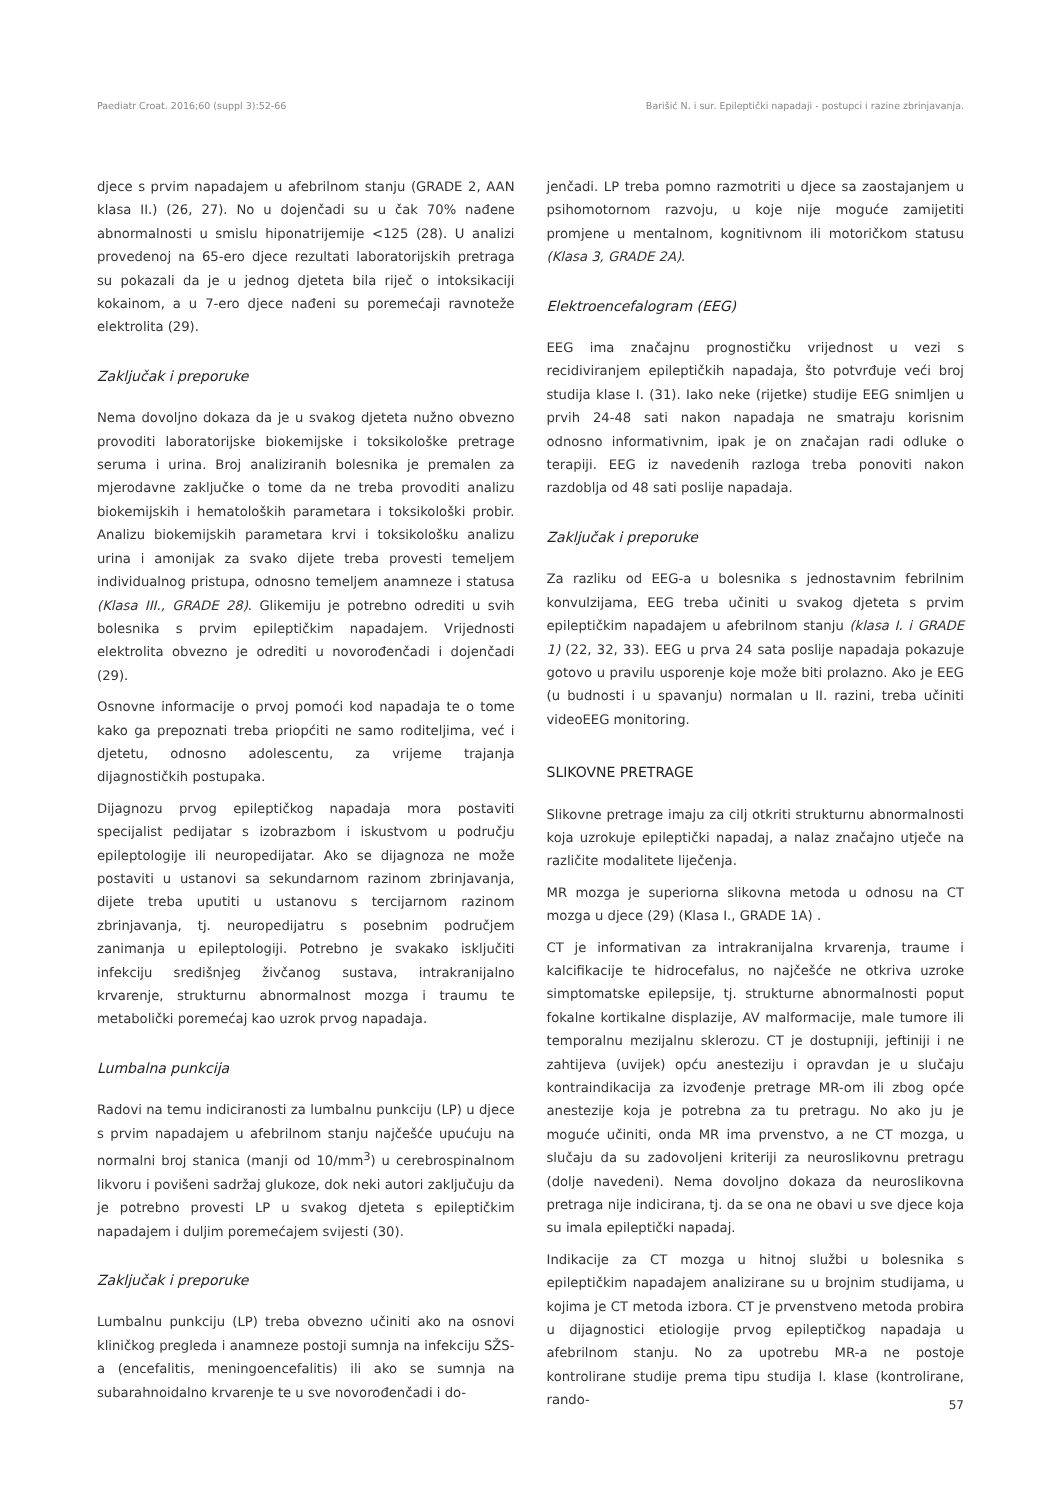Paediatr Croat. 2016;60 (suppl 3):52-66 Barišić N. i sur. Epileptički napadaji - postupci i razine zbrinjavanja.
djece s prvim napadajem u afebrilnom stanju (GRADE 2, AAN klasa II.) (26, 27). No u dojenčadi su u čak 70% nađene abnormalnosti u smislu hiponatrijemije <125 (28). U analizi provedenoj na 65-ero djece rezultati laboratorijskih pretraga su pokazali da je u jednog djeteta bila riječ o intoksikaciji kokainom, a u 7-ero djece nađeni su poremećaji ravnoteže elektrolita (29).
Zaključak i preporuke
Nema dovoljno dokaza da je u svakog djeteta nužno obvezno provoditi laboratorijske biokemijske i toksikološke pretrage seruma i urina. Broj analiziranih bolesnika je premalen za mjerodavne zaključke o tome da ne treba provoditi analizu biokemijskih i hematoloških parametara i toksikološki probir. Analizu biokemijskih parametara krvi i toksikološku analizu urina i amonijak za svako dijete treba provesti temeljem individualnog pristupa, odnosno temeljem anamneze i statusa (Klasa III., GRADE 28). Glikemiju je potrebno odrediti u svih bolesnika s prvim epileptičkim napadajem. Vrijednosti elektrolita obvezno je odrediti u novorođenčadi i dojenčadi (29).
Osnovne informacije o prvoj pomoći kod napadaja te o tome kako ga prepoznati treba priopćiti ne samo roditeljima, već i djetetu, odnosno adolescentu, za vrijeme trajanja dijagnostičkih postupaka.
Dijagnozu prvog epileptičkog napadaja mora postaviti specijalist pedijatar s izobrazbom i iskustvom u području epileptologije ili neuropedijatar. Ako se dijagnoza ne može postaviti u ustanovi sa sekundarnom razinom zbrinjavanja, dijete treba uputiti u ustanovu s tercijarnom razinom zbrinjavanja, tj. neuropedijatru s posebnim područjem zanimanja u epileptologiji. Potrebno je svakako isključiti infekciju središnjeg živčanog sustava, intrakranijalno krvarenje, strukturnu abnormalnost mozga i traumu te metabolički poremećaj kao uzrok prvog napadaja.
Lumbalna punkcija
Radovi na temu indiciranosti za lumbalnu punkciju (LP) u djece s prvim napadajem u afebrilnom stanju najčešće upućuju na normalni broj stanica (manji od 10/mm<sup>3</sup>) u cerebrospinalnom likvoru i povišeni sadržaj glukoze, dok neki autori zaključuju da je potrebno provesti LP u svakog djeteta s epileptičkim napadajem i duljim poremećajem svijesti (30).
Zaključak i preporuke
Lumbalnu punkciju (LP) treba obvezno učiniti ako na osnovi kliničkog pregleda i anamneze postoji sumnja na infekciju SŽS-a (encefalitis, meningoencefalitis) ili ako se sumnja na subarahnoidalno krvarenje te u sve novorođenčadi i do-
jenčadi. LP treba pomno razmotriti u djece sa zaostajanjem u psihomotornom razvoju, u koje nije moguće zamijetiti promjene u mentalnom, kognitivnom ili motoričkom statusu (Klasa 3, GRADE 2A).
Elektroencefalogram (EEG)
EEG ima značajnu prognostičku vrijednost u vezi s recidiviranjem epileptičkih napadaja, što potvrđuje veći broj studija klase I. (31). Iako neke (rijetke) studije EEG snimljen u prvih 24-48 sati nakon napadaja ne smatraju korisnim odnosno informativnim, ipak je on značajan radi odluke o terapiji. EEG iz navedenih razloga treba ponoviti nakon razdoblja od 48 sati poslije napadaja.
Zaključak i preporuke
Za razliku od EEG-a u bolesnika s jednostavnim febrilnim konvulzijama, EEG treba učiniti u svakog djeteta s prvim epileptičkim napadajem u afebrilnom stanju (klasa I. i GRADE 1) (22, 32, 33). EEG u prva 24 sata poslije napadaja pokazuje gotovo u pravilu usporenje koje može biti prolazno. Ako je EEG (u budnosti i u spavanju) normalan u II. razini, treba učiniti videoEEG monitoring.
SLIKOVNE PRETRAGE
Slikovne pretrage imaju za cilj otkriti strukturnu abnormalnosti koja uzrokuje epileptički napadaj, a nalaz značajno utječe na različite modalitete liječenja.
MR mozga je superiorna slikovna metoda u odnosu na CT mozga u djece (29) (Klasa I., GRADE 1A) .
CT je informativan za intrakranijalna krvarenja, traume i kalcifikacije te hidrocefalus, no najčešće ne otkriva uzroke simptomatske epilepsije, tj. strukturne abnormalnosti poput fokalne kortikalne displazije, AV malformacije, male tumore ili temporalnu mezijalnu sklerozu. CT je dostupniji, jeftiniji i ne zahtijeva (uvijek) opću anesteziju i opravdan je u slučaju kontraindikacija za izvođenje pretrage MR-om ili zbog opće anestezije koja je potrebna za tu pretragu. No ako ju je moguće učiniti, onda MR ima prvenstvo, a ne CT mozga, u slučaju da su zadovoljeni kriteriji za neuroslikovnu pretragu (dolje navedeni). Nema dovoljno dokaza da neuroslikovna pretraga nije indicirana, tj. da se ona ne obavi u sve djece koja su imala epileptički napadaj.
Indikacije za CT mozga u hitnoj službi u bolesnika s epileptičkim napadajem analizirane su u brojnim studijama, u kojima je CT metoda izbora. CT je prvenstveno metoda probira u dijagnostici etiologije prvog epileptičkog napadaja u afebrilnom stanju. No za upotrebu MR-a ne postoje kontrolirane studije prema tipu studija I. klase (kontrolirane, rando-
57